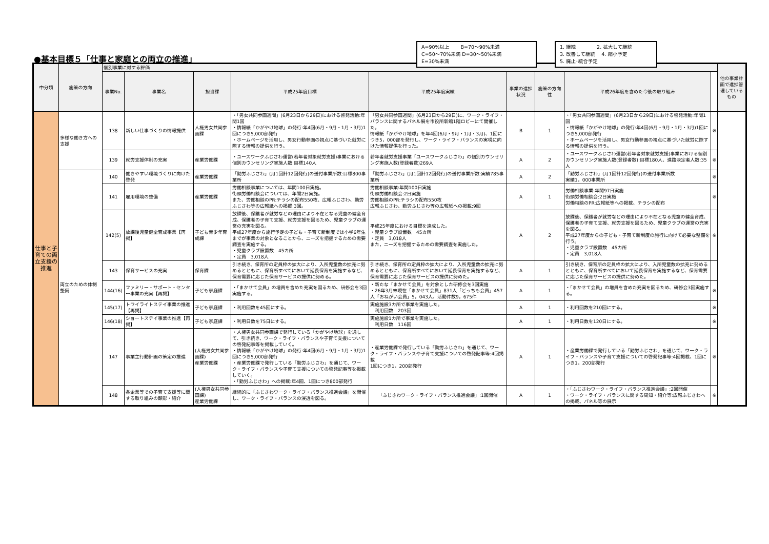●基本目標５「仕事と家庭との両立の推進」
A=90%以上　　 B=70～90%未満
C=50～70%未満 D=30～50%未満
E=30%未満
1. 継続　　　　 2. 拡大して継続
3. 改善して継続　 4. 縮小予定
5. 廃止･統合予定
| 中分類 | 施策の方向 | 個別事業に対する評価 | | | | | | | | | 他の事業計画で進捗管理しているもの |
| --- | --- | --- | --- | --- | --- | --- | --- | --- | --- | --- | --- |
| | | 事業No. | 事業名 | 担当課 | 平成25年度目標 | 平成25年度実績 | 事業の進捗状況 | 施策の方向性 | 平成26年度を含めた今後の取り組み | | |
| 仕事と子育ての両立支援の推進 | 多様な働き方への支援 | 138 | 新しい仕事づくりの情報提供 | 人権男女共同参画課 | ・「男女共同参画週間」(6月23日から29日)における啓発活動:年間1回 ・情報紙「かがやけ地球」の発行:年4回(6月・9月・1月・3月)1回につき5,000部発行 ・ホームページを活用し、男女行動参画の視点に基づいた就労に際する情報の提供を行う。 | 「男女共同参画週間」(6月23日から29日)に、ワーク・ライフ・バランスに関するパネル展を市役所新館1階ロビーにて開催した。 情報紙「かがやけ地球」を年4回(6月・9月・1月・3月)、1回につき5，000部を発行し、ワーク・ライフ・バランスの実現に向けた情報提供を行った。 | B | 1 | ・「男女共同参画週間」(6月23日から29日)における啓発活動:年間1回 ・情報紙「かがやけ地球」の発行:年4回(6月・9月・1月・3月)1回につき5,000部発行 ・ホームページを活用し、男女行動参画の視点に基づいた就労に際する情報の提供を行う。 | ※ | |
| | | 139 | 就労支援体制の充実 | 産業労働課 | ・ユースワークふじさわ運営(若年者対象就労支援)事業における個別カウンセリング実施人数:目標140人 | 若年者就労支援事業「ユースワークふじさわ」の個別カウンセリング実施人数(登録者数)269人 | A | 2 | ・ユースワークふじさわ運営(若年者対象就労支援)事業における個別カウンセリング実施人数(登録者数):目標180人、進路決定者人数:35人 | ※ | |
| | 両立のための体制整備 | 140 | 働きやすい環境づくりに向けた啓発 | 産業労働課 | 「勤労ふじさわ」(月1回計12回発行)の送付事業所数:目標800事業所 | 「勤労ふじさわ」(月1回計12回発行)の送付事業所数:実績785事業所 | A | 2 | 「勤労ふじさわ」(月1回計12回発行)の送付事業所数 実績1，000事業所 | ※ | |
| | | 141 | 雇用環境の整備 | 産業労働課 | 労働相談事業については、年間100日実施。 街頭労働相談会については、年間2日実施。 また、労働相談のPR:チラシの配布550枚、広報ふじさわ、勤労ふじさわ等の広報紙への掲載:3回。 | 労働相談事業:年間100日実施 街頭労働相談会:2日実施 労働相談のPR:チラシの配布550枚 広報ふじさわ、勤労ふじさわ等の広報紙への掲載:9回 | A | 1 | 労働相談事業:年間97日実施 街頭労働相談会:2日実施 労働相談のPR:広報紙等への掲載、チラシの配布 | ※ | |
| | | 142(5) | 放課後児童健全育成事業【再掲】 | 子ども青少年育成課 | 放課後、保護者が就労などの理由により不在となる児童の健全育成、保護者の子育て支援、就労支援を図るため、児童クラブの運営の充実を図る。 平成27年度から施行予定の子ども・子育て新制度では小学6年生までが事業の対象となることから、ニーズを把握するための需要調査を実施する。 ・児童クラブ設置数 45カ所 ・定員 3,018人 | 平成25年度における目標を達成した。 ・児童クラブ設置数 45カ所 ・定員 3,018人 また，ニーズを把握するための需要調査を実施した。 | A | 2 | 放課後、保護者が就労などの理由により不在となる児童の健全育成、保護者の子育て支援、就労支援を図るため、児童クラブの運営の充実を図る。 平成27年度からの子ども・子育て新制度の施行に向けて必要な整備を行う。 ・児童クラブ設置数 45カ所 ・定員 3,018人 | ※ | |
| | | 143 | 保育サービスの充実 | 保育課 | 引き続き、保育所の定員枠の拡大により、入所児童数の拡充に努めるとともに、保育所すべてにおいて延長保育を実施するなど、保育需要に応じた保育サービスの提供に努める。 | 引き続き、保育所の定員枠の拡大により、入所児童数の拡充に努めるとともに、保育所すべてにおいて延長保育を実施するなど、保育需要に応じた保育サービスの提供に努めた。 | A | 1 | 引き続き、保育所の定員枠の拡大により、入所児童数の拡充に努めるとともに、保育所すべてにおいて延長保育を実施するなど、保育需要に応じた保育サービスの提供に努めた。 | | |
| | | 144(16) | ファミリー・サポート・センター事業の充実【再掲】 | 子ども家庭課 | ・「まかせて会員」の増員を含めた充実を図るため、研修会を3回実施する。 | ・新たな「まかせて会員」を対象とした研修会を3回実施 ・26年3月末現在「まかせて会員」831人「どっちも会員」457人「おねがい会員」5，043人、活動件数9，675件 | A | 1 | ・「まかせて会員」の増員を含めた充実を図るため、研修会3回実施する。 | ※ | |
| | | 145(17) | トワイライトステイ事業の推進【再掲】 | 子ども家庭課 | ・利用回数を45回にする。 | 実施施設3カ所で事業を実施した。 利用回数 203回 | A | 1 | ・利用回数を210回にする。 | ※ | |
| | | 146(18) | ショートステイ事業の推進【再掲】 | 子ども家庭課 | ・利用日数を75日にする。 | 実施施設1カ所で事業を実施した。 利用日数 116回 | A | 1 | ・利用日数を120日にする。 | ※ | |
| | | 147 | 事業主行動計画の策定の推進 | (人権男女共同参画課) 産業労働課 | ・人権男女共同参画課で発行している「かがやけ地球」を通して、引き続き、ワーク・ライフ・バランスや子育て支援についての啓発記事等を掲載していく。 ・情報紙「かがやけ地球」の発行:年4回(6月・9月・1月・3月)1回につき5,000部発行 ・産業労働課で発行している「勤労ふじさわ」を通じて、ワーク・ライフ・バランスや子育て支援についての啓発記事等を掲載していく。 ・「勤労ふじさわ」への掲載:年4回、1回につき800部発行 | ・産業労働課で発行している「勤労ふじさわ」を通じて、ワーク・ライフ・バランスや子育て支援についての啓発記事等:4回掲載 1回につき1，200部発行 | A | 1 | ・産業労働課で発行している「勤労ふじさわ」を通じて、ワーク・ライフ・バランスや子育て支援についての啓発記事等:4回掲載、1回につき1，200部発行 | ※ | |
| | | 148 | 各企業等での子育て支援等に関する取り組みの顕彰・紹介 | (人権男女共同参画課) 産業労働課 | 継続的に「ふじさわワーク・ライフ・バランス推進会議」を開催し、ワーク・ライフ・バランスの浸透を図る。 | 「ふじさわワーク・ライフ・バランス推進会議」:1回開催 | A | 1 | ・「ふじさわワーク・ライフ・バランス推進会議」:2回開催 ・ワーク・ライフ・バランスに関する周知・紹介等:広報ふじさわへの掲載、パネル等の展示 | ※ | |